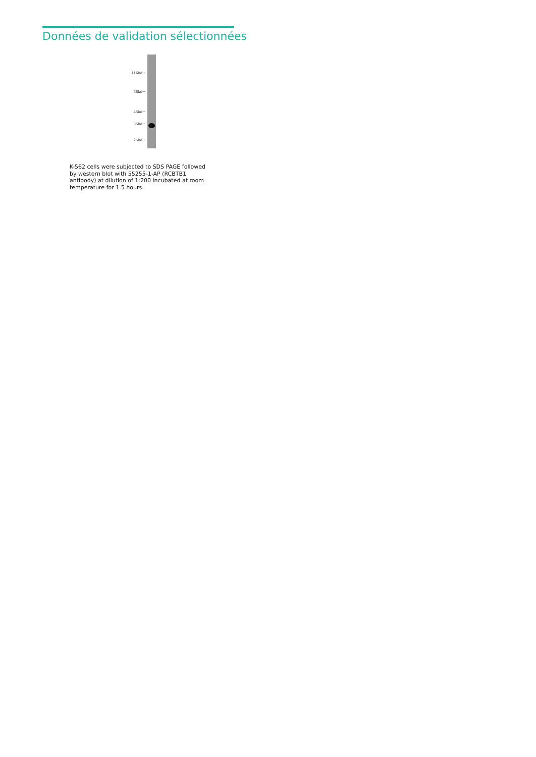Données de validation sélectionnées
116kd→
66kd→
45kd→
35kd→
25kd→
K-562 cells were subjected to SDS PAGE followed by western blot with 55255-1-AP (RCBTB1 antibody) at dilution of 1:200 incubated at room temperature for 1.5 hours.